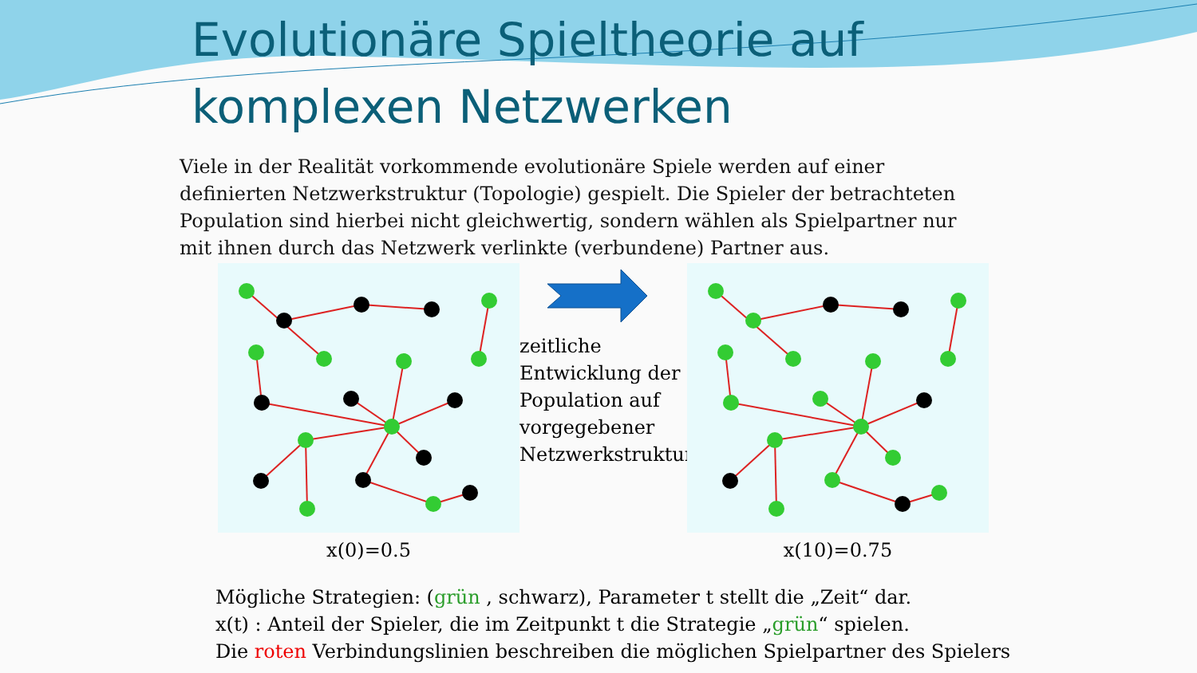Evolutionäre Spieltheorie auf
komplexen Netzwerken
Viele in der Realität vorkommende evolutionäre Spiele werden auf einer definierten Netzwerkstruktur (Topologie) gespielt. Die Spieler der betrachteten Population sind hierbei nicht gleichwertig, sondern wählen als Spielpartner nur mit ihnen durch das Netzwerk verlinkte (verbundene) Partner aus.
x(0)=0.5
zeitliche Entwicklung der Population auf vorgegebener Netzwerkstruktur
x(10)=0.75
Mögliche Strategien: (grün , schwarz), Parameter t stellt die „Zeit“ dar.
x(t) : Anteil der Spieler, die im Zeitpunkt t die Strategie „grün“ spielen.
Die roten Verbindungslinien beschreiben die möglichen Spielpartner des Spielers